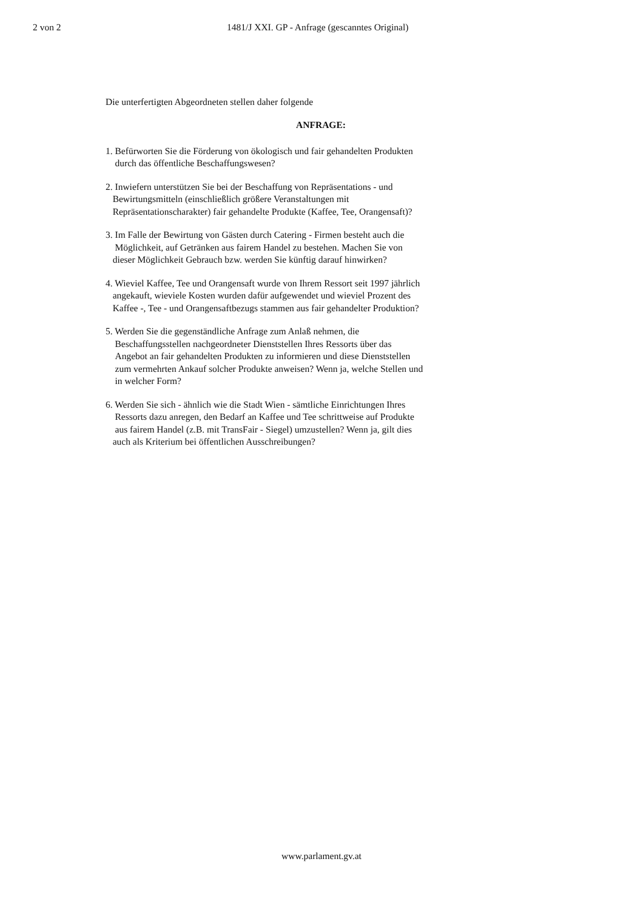2 von 2 1481/J XXI. GP - Anfrage (gescanntes Original)
Die unterfertigten Abgeordneten stellen daher folgende
ANFRAGE:
1. Befürworten Sie die Förderung von ökologisch und fair gehandelten Produkten
durch das öffentliche Beschaffungswesen?
2. Inwiefern unterstützen Sie bei der Beschaffung von Repräsentations - und
Bewirtungsmitteln (einschließlich größere Veranstaltungen mit
Repräsentationscharakter) fair gehandelte Produkte (Kaffee, Tee, Orangensaft)?
3. Im Falle der Bewirtung von Gästen durch Catering - Firmen besteht auch die
Möglichkeit, auf Getränken aus fairem Handel zu bestehen. Machen Sie von
dieser Möglichkeit Gebrauch bzw. werden Sie künftig darauf hinwirken?
4. Wieviel Kaffee, Tee und Orangensaft wurde von Ihrem Ressort seit 1997 jährlich
angekauft, wieviele Kosten wurden dafür aufgewendet und wieviel Prozent des
Kaffee -, Tee - und Orangensaftbezugs stammen aus fair gehandelter Produktion?
5. Werden Sie die gegenständliche Anfrage zum Anlaß nehmen, die
Beschaffungsstellen nachgeordneter Dienststellen Ihres Ressorts über das
Angebot an fair gehandelten Produkten zu informieren und diese Dienststellen
zum vermehrten Ankauf solcher Produkte anweisen? Wenn ja, welche Stellen und
in welcher Form?
6. Werden Sie sich - ähnlich wie die Stadt Wien - sämtliche Einrichtungen Ihres
Ressorts dazu anregen, den Bedarf an Kaffee und Tee schrittweise auf Produkte
aus fairem Handel (z.B. mit TransFair - Siegel) umzustellen? Wenn ja, gilt dies
auch als Kriterium bei öffentlichen Ausschreibungen?
www.parlament.gv.at